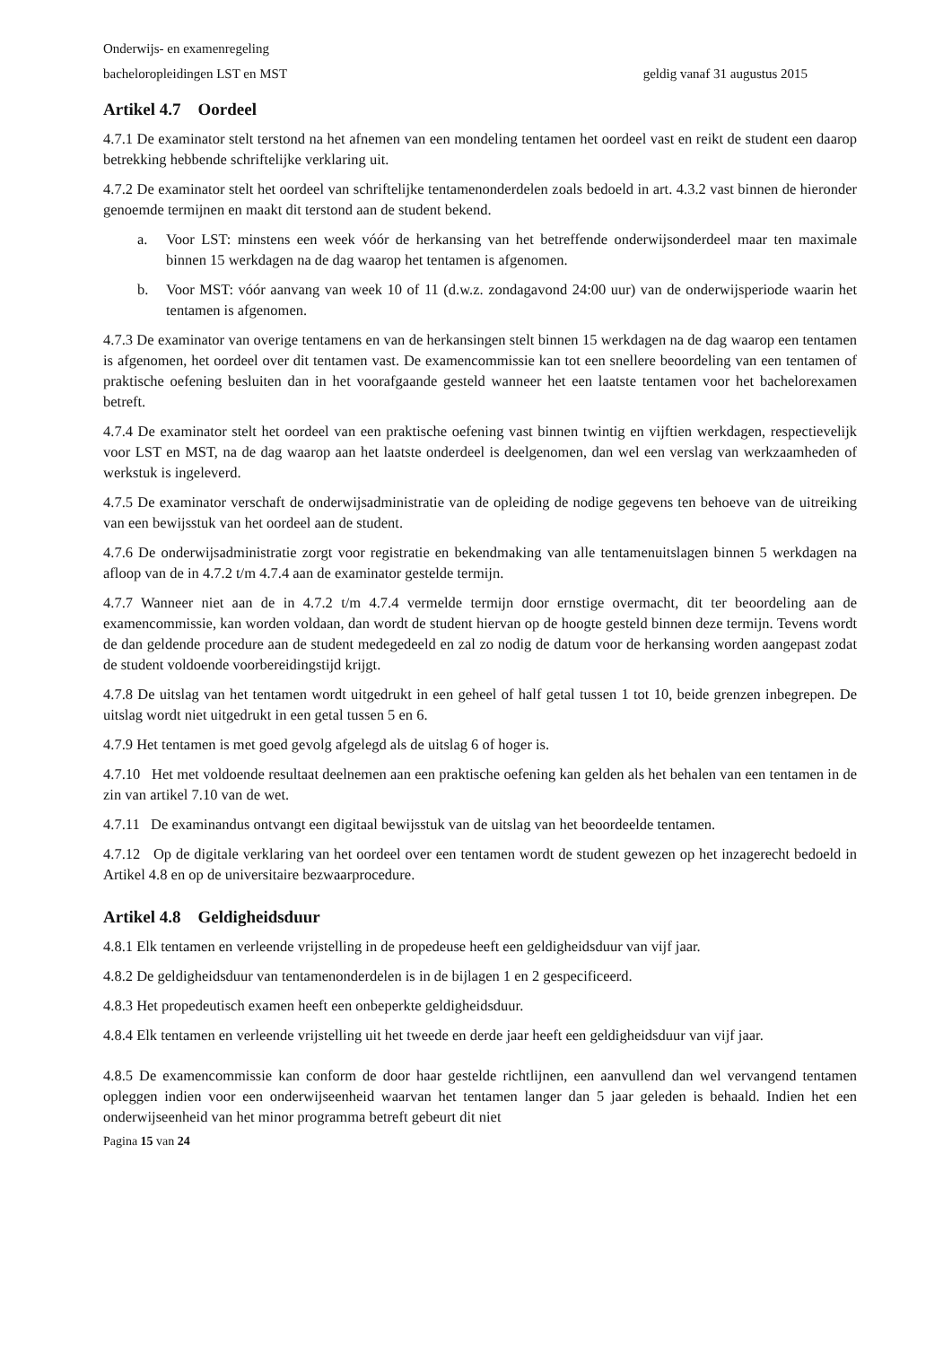Onderwijs- en examenregeling
bacheloropleidingen LST en MST geldig vanaf 31 augustus 2015
Artikel 4.7 Oordeel
4.7.1 De examinator stelt terstond na het afnemen van een mondeling tentamen het oordeel vast en reikt de student een daarop betrekking hebbende schriftelijke verklaring uit.
4.7.2 De examinator stelt het oordeel van schriftelijke tentamenonderdelen zoals bedoeld in art. 4.3.2 vast binnen de hieronder genoemde termijnen en maakt dit terstond aan de student bekend.
a. Voor LST: minstens een week vóór de herkansing van het betreffende onderwijsonderdeel maar ten maximale binnen 15 werkdagen na de dag waarop het tentamen is afgenomen.
b. Voor MST: vóór aanvang van week 10 of 11 (d.w.z. zondagavond 24:00 uur) van de onderwijsperiode waarin het tentamen is afgenomen.
4.7.3 De examinator van overige tentamens en van de herkansingen stelt binnen 15 werkdagen na de dag waarop een tentamen is afgenomen, het oordeel over dit tentamen vast. De examencommissie kan tot een snellere beoordeling van een tentamen of praktische oefening besluiten dan in het voorafgaande gesteld wanneer het een laatste tentamen voor het bachelorexamen betreft.
4.7.4 De examinator stelt het oordeel van een praktische oefening vast binnen twintig en vijftien werkdagen, respectievelijk voor LST en MST, na de dag waarop aan het laatste onderdeel is deelgenomen, dan wel een verslag van werkzaamheden of werkstuk is ingeleverd.
4.7.5 De examinator verschaft de onderwijsadministratie van de opleiding de nodige gegevens ten behoeve van de uitreiking van een bewijsstuk van het oordeel aan de student.
4.7.6 De onderwijsadministratie zorgt voor registratie en bekendmaking van alle tentamenuitslagen binnen 5 werkdagen na afloop van de in 4.7.2 t/m 4.7.4 aan de examinator gestelde termijn.
4.7.7 Wanneer niet aan de in 4.7.2 t/m 4.7.4 vermelde termijn door ernstige overmacht, dit ter beoordeling aan de examencommissie, kan worden voldaan, dan wordt de student hiervan op de hoogte gesteld binnen deze termijn. Tevens wordt de dan geldende procedure aan de student medegedeeld en zal zo nodig de datum voor de herkansing worden aangepast zodat de student voldoende voorbereidingstijd krijgt.
4.7.8 De uitslag van het tentamen wordt uitgedrukt in een geheel of half getal tussen 1 tot 10, beide grenzen inbegrepen. De uitslag wordt niet uitgedrukt in een getal tussen 5 en 6.
4.7.9 Het tentamen is met goed gevolg afgelegd als de uitslag 6 of hoger is.
4.7.10 Het met voldoende resultaat deelnemen aan een praktische oefening kan gelden als het behalen van een tentamen in de zin van artikel 7.10 van de wet.
4.7.11 De examinandus ontvangt een digitaal bewijsstuk van de uitslag van het beoordeelde tentamen.
4.7.12 Op de digitale verklaring van het oordeel over een tentamen wordt de student gewezen op het inzagerecht bedoeld in Artikel 4.8 en op de universitaire bezwaarprocedure.
Artikel 4.8 Geldigheidsduur
4.8.1 Elk tentamen en verleende vrijstelling in de propedeuse heeft een geldigheidsduur van vijf jaar.
4.8.2 De geldigheidsduur van tentamenonderdelen is in de bijlagen 1 en 2 gespecificeerd.
4.8.3 Het propedeutisch examen heeft een onbeperkte geldigheidsduur.
4.8.4 Elk tentamen en verleende vrijstelling uit het tweede en derde jaar heeft een geldigheidsduur van vijf jaar.
4.8.5 De examencommissie kan conform de door haar gestelde richtlijnen, een aanvullend dan wel vervangend tentamen opleggen indien voor een onderwijseenheid waarvan het tentamen langer dan 5 jaar geleden is behaald. Indien het een onderwijseenheid van het minor programma betreft gebeurt dit niet
Pagina 15 van 24